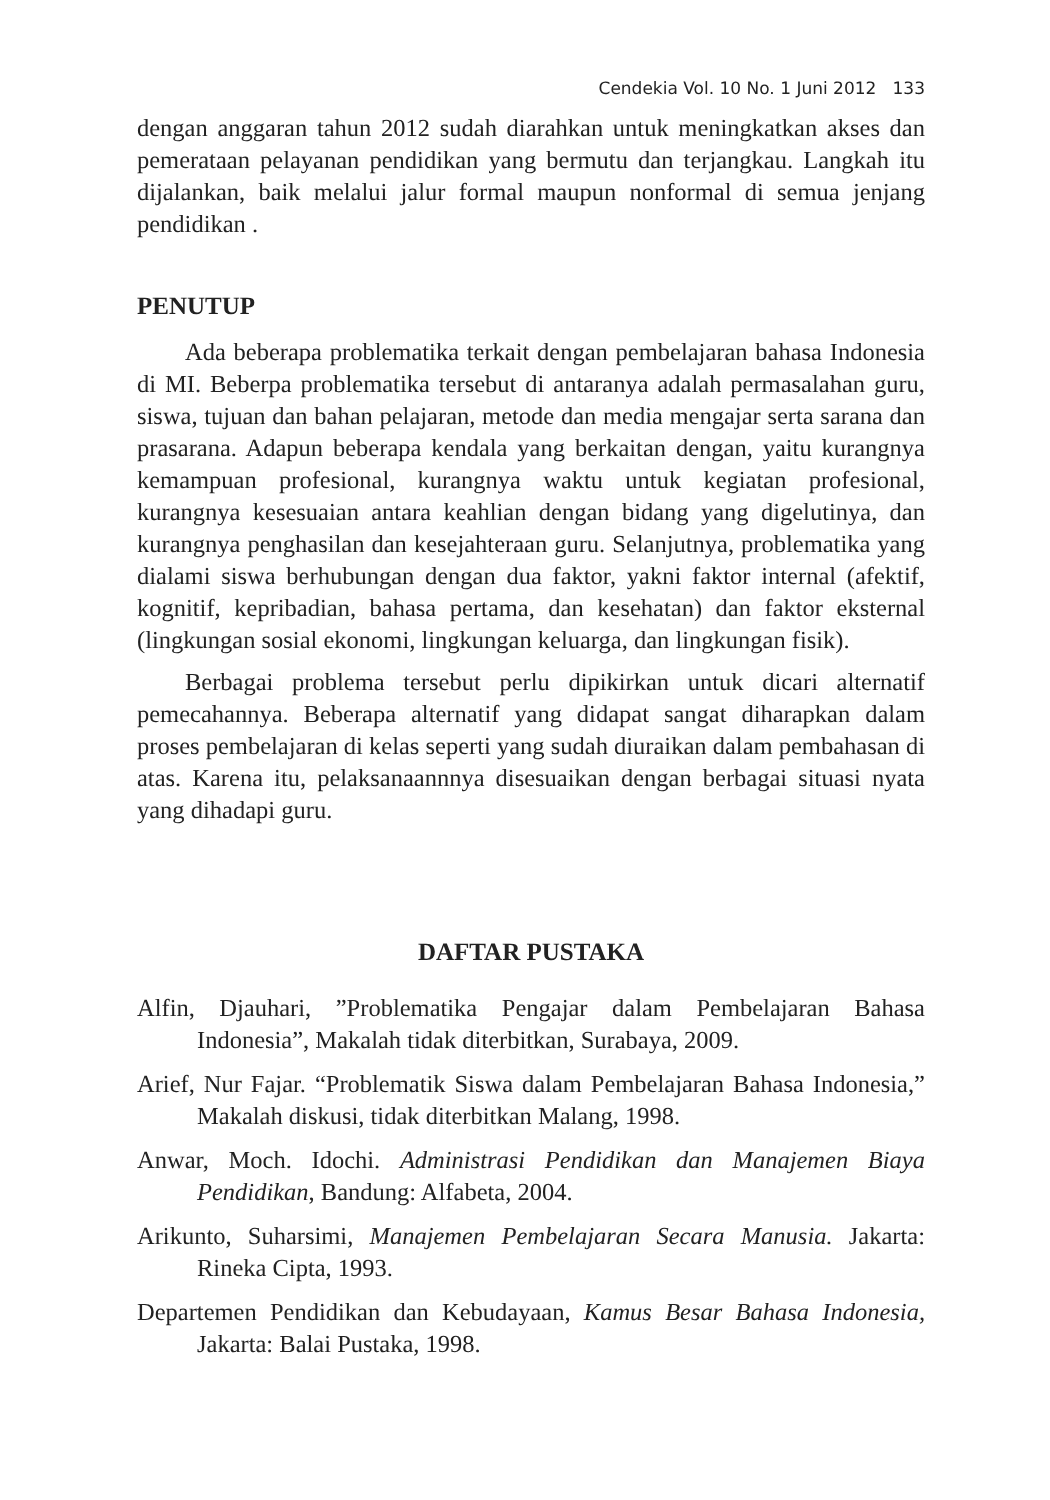Cendekia Vol. 10 No. 1 Juni 2012 133
dengan anggaran tahun 2012 sudah diarahkan untuk meningkatkan akses dan pemerataan pelayanan pendidikan yang bermutu dan terjangkau. Langkah itu dijalankan, baik melalui jalur formal maupun nonformal di semua jenjang pendidikan .
PENUTUP
Ada beberapa problematika terkait dengan pembelajaran bahasa Indonesia di MI. Beberpa problematika tersebut di antaranya adalah permasalahan guru, siswa, tujuan dan bahan pelajaran, metode dan media mengajar serta sarana dan prasarana. Adapun beberapa kendala yang berkaitan dengan, yaitu kurangnya kemampuan profesional, kurangnya waktu untuk kegiatan profesional, kurangnya kesesuaian antara keahlian dengan bidang yang digelutinya, dan kurangnya penghasilan dan kesejahteraan guru. Selanjutnya, problematika yang dialami siswa berhubungan dengan dua faktor, yakni faktor internal (afektif, kognitif, kepribadian, bahasa pertama, dan kesehatan) dan faktor eksternal (lingkungan sosial ekonomi, lingkungan keluarga, dan lingkungan fisik).
Berbagai problema tersebut perlu dipikirkan untuk dicari alternatif pemecahannya. Beberapa alternatif yang didapat sangat diharapkan dalam proses pembelajaran di kelas seperti yang sudah diuraikan dalam pembahasan di atas. Karena itu, pelaksanaannnya disesuaikan dengan berbagai situasi nyata yang dihadapi guru.
DAFTAR PUSTAKA
Alfin, Djauhari, ”Problematika Pengajar dalam Pembelajaran Bahasa Indonesia”, Makalah tidak diterbitkan, Surabaya, 2009.
Arief, Nur Fajar. “Problematik Siswa dalam Pembelajaran Bahasa Indonesia,” Makalah diskusi, tidak diterbitkan Malang, 1998.
Anwar, Moch. Idochi. Administrasi Pendidikan dan Manajemen Biaya Pendidikan, Bandung: Alfabeta, 2004.
Arikunto, Suharsimi, Manajemen Pembelajaran Secara Manusia. Jakarta: Rineka Cipta, 1993.
Departemen Pendidikan dan Kebudayaan, Kamus Besar Bahasa Indonesia, Jakarta: Balai Pustaka, 1998.